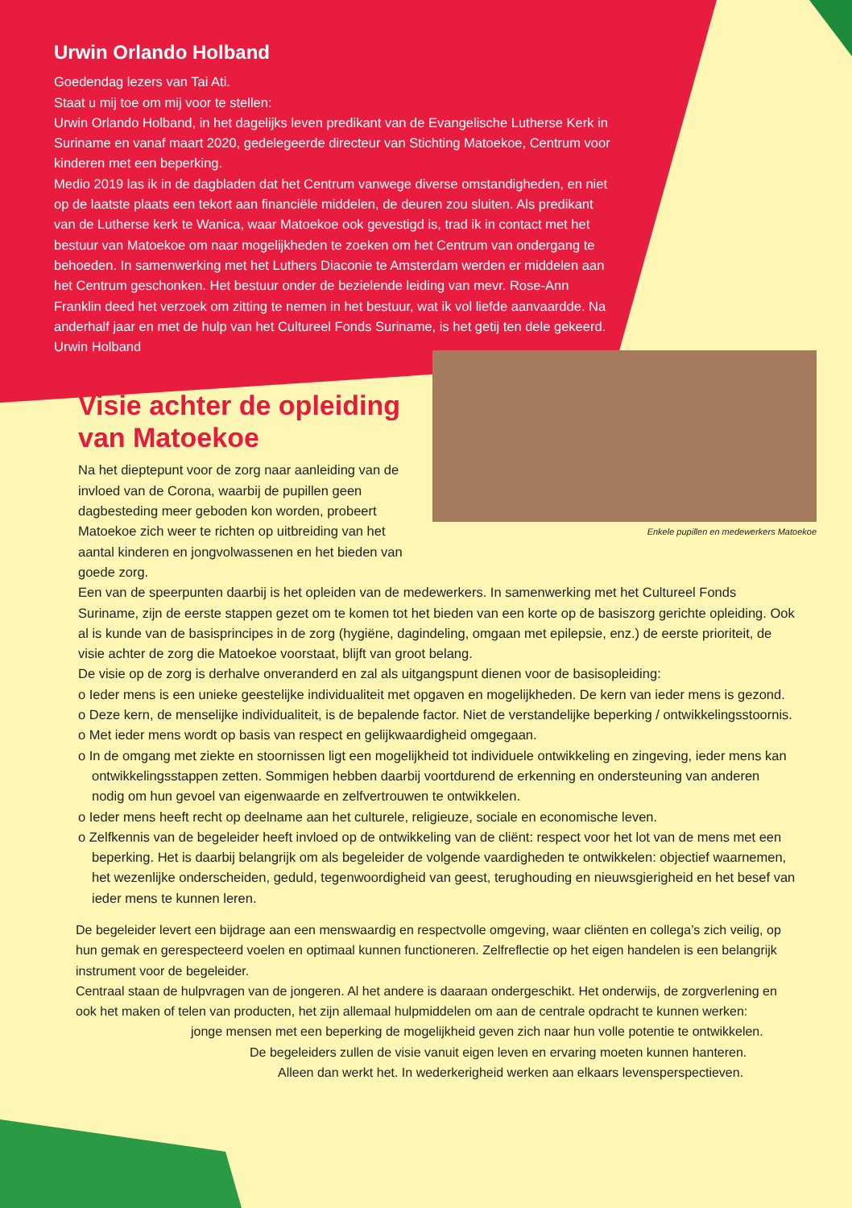Urwin Orlando Holband
Goedendag lezers van Tai Ati.
Staat u mij toe om mij voor te stellen:
Urwin Orlando Holband, in het dagelijks leven predikant van de Evangelische Lutherse Kerk in Suriname en vanaf maart 2020, gedelegeerde directeur van Stichting Matoekoe, Centrum voor kinderen met een beperking.
Medio 2019 las ik in de dagbladen dat het Centrum vanwege diverse omstandigheden, en niet op de laatste plaats een tekort aan financiële middelen, de deuren zou sluiten. Als predikant van de Lutherse kerk te Wanica, waar Matoekoe ook gevestigd is, trad ik in contact met het bestuur van Matoekoe om naar mogelijkheden te zoeken om het Centrum van ondergang te behoeden. In samenwerking met het Luthers Diaconie te Amsterdam werden er middelen aan het Centrum geschonken. Het bestuur onder de bezielende leiding van mevr. Rose-Ann Franklin deed het verzoek om zitting te nemen in het bestuur, wat ik vol liefde aanvaardde. Na anderhalf jaar en met de hulp van het Cultureel Fonds Suriname, is het getij ten dele gekeerd.
Urwin Holband
Enkele pupillen en medewerkers Matoekoe
Visie achter de opleiding van Matoekoe
Na het dieptepunt voor de zorg naar aanleiding van de invloed van de Corona, waarbij de pupillen geen dagbesteding meer geboden kon worden, probeert Matoekoe zich weer te richten op uitbreiding van het aantal kinderen en jongvolwassenen en het bieden van goede zorg.
Een van de speerpunten daarbij is het opleiden van de medewerkers. In samenwerking met het Cultureel Fonds Suriname, zijn de eerste stappen gezet om te komen tot het bieden van een korte op de basiszorg gerichte opleiding. Ook al is kunde van de basisprincipes in de zorg (hygiëne, dagindeling, omgaan met epilepsie, enz.) de eerste prioriteit, de visie achter de zorg die Matoekoe voorstaat, blijft van groot belang.
De visie op de zorg is derhalve onveranderd en zal als uitgangspunt dienen voor de basisopleiding:
o Ieder mens is een unieke geestelijke individualiteit met opgaven en mogelijkheden. De kern van ieder mens is gezond.
o Deze kern, de menselijke individualiteit, is de bepalende factor. Niet de verstandelijke beperking / ontwikkelingsstoornis.
o Met ieder mens wordt op basis van respect en gelijkwaardigheid omgegaan.
o In de omgang met ziekte en stoornissen ligt een mogelijkheid tot individuele ontwikkeling en zingeving, ieder mens kan ontwikkelingsstappen zetten. Sommigen hebben daarbij voortdurend de erkenning en ondersteuning van anderen nodig om hun gevoel van eigenwaarde en zelfvertrouwen te ontwikkelen.
o Ieder mens heeft recht op deelname aan het culturele, religieuze, sociale en economische leven.
o Zelfkennis van de begeleider heeft invloed op de ontwikkeling van de cliënt: respect voor het lot van de mens met een beperking. Het is daarbij belangrijk om als begeleider de volgende vaardigheden te ontwikkelen: objectief waarnemen, het wezenlijke onderscheiden, geduld, tegenwoordigheid van geest, terughouding en nieuwsgierigheid en het besef van ieder mens te kunnen leren.
De begeleider levert een bijdrage aan een menswaardig en respectvolle omgeving, waar cliënten en collega’s zich veilig, op hun gemak en gerespecteerd voelen en optimaal kunnen functioneren. Zelfreflectie op het eigen handelen is een belangrijk instrument voor de begeleider.
Centraal staan de hulpvragen van de jongeren. Al het andere is daaraan ondergeschikt. Het onderwijs, de zorgverlening en ook het maken of telen van producten, het zijn allemaal hulpmiddelen om aan de centrale opdracht te kunnen werken:
jonge mensen met een beperking de mogelijkheid geven zich naar hun volle potentie te ontwikkelen.
De begeleiders zullen de visie vanuit eigen leven en ervaring moeten kunnen hanteren.
Alleen dan werkt het. In wederkerigheid werken aan elkaars levensperspectieven.